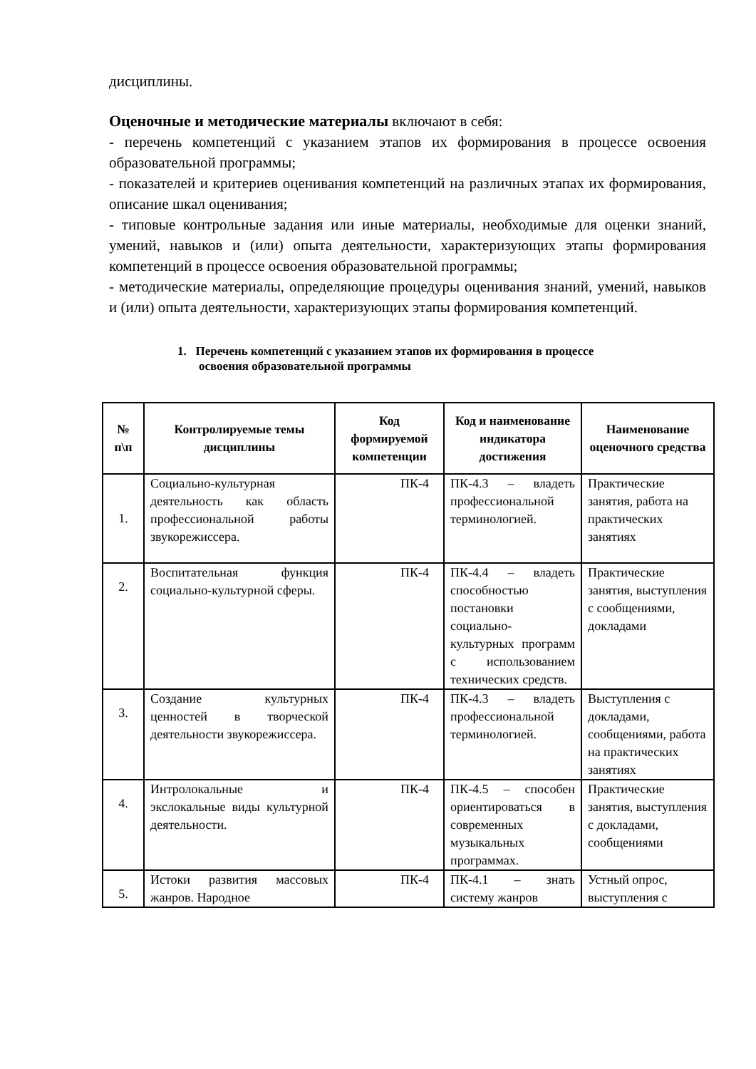дисциплины.
Оценочные и методические материалы включают в себя:
- перечень компетенций с указанием этапов их формирования в процессе освоения образовательной программы;
- показателей и критериев оценивания компетенций на различных этапах их формирования, описание шкал оценивания;
- типовые контрольные задания или иные материалы, необходимые для оценки знаний, умений, навыков и (или) опыта деятельности, характеризующих этапы формирования компетенций в процессе освоения образовательной программы;
- методические материалы, определяющие процедуры оценивания знаний, умений, навыков и (или) опыта деятельности, характеризующих этапы формирования компетенций.
1. Перечень компетенций с указанием этапов их формирования в процессе освоения образовательной программы
| № п\п | Контролируемые темы дисциплины | Код формируемой компетенции | Код и наименование индикатора достижения | Наименование оценочного средства |
| --- | --- | --- | --- | --- |
| 1. | Социально-культурная деятельность как область профессиональной работы звукорежиссера. | ПК-4 | ПК-4.3 – владеть профессиональной терминологией. | Практические занятия, работа на практических занятиях |
| 2. | Воспитательная функция социально-культурной сферы. | ПК-4 | ПК-4.4 – владеть способностью постановки социально-культурных программ с использованием технических средств. | Практические занятия, выступления с сообщениями, докладами |
| 3. | Создание культурных ценностей в творческой деятельности звукорежиссера. | ПК-4 | ПК-4.3 – владеть профессиональной терминологией. | Выступления с докладами, сообщениями, работа на практических занятиях |
| 4. | Интролокальные и экслокальные виды культурной деятельности. | ПК-4 | ПК-4.5 – способен ориентироваться в современных музыкальных программах. | Практические занятия, выступления с докладами, сообщениями |
| 5. | Истоки развития массовых жанров. Народное | ПК-4 | ПК-4.1 – знать систему жанров | Устный опрос, выступления с |